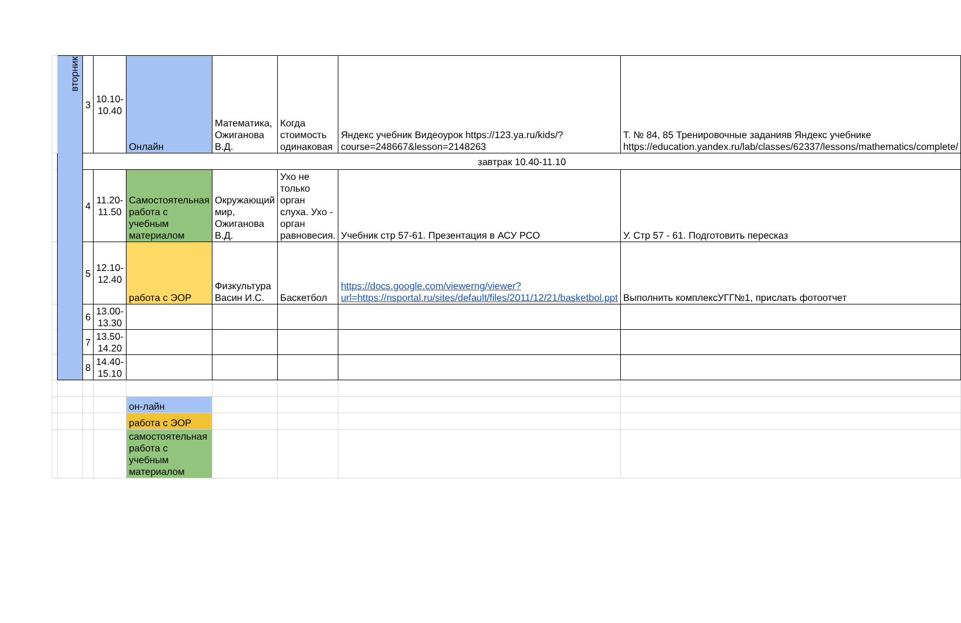| | вторник | 3 | 10.10-10.40 | Онлайн | Математика, Ожиганова В.Д. | Когда стоимость одинаковая | Яндекс учебник Видеоурок https://123.ya.ru/kids/?course=248667&lesson=2148263 | Т. № 84, 85 Тренировочные заданияв Яндекс учебнике https://education.yandex.ru/lab/classes/62337/lessons/mathematics/complete/ |
| | | завтрак 10.40-11.10 | | | | | | |
| | | 4 | 11.20-11.50 | Самостоятельная работа с учебным материалом | Окружающий мир, Ожиганова В.Д. | Ухо не только орган слуха. Ухо - орган равновесия. | Учебник стр 57-61. Презентация в АСУ РСО | У. Стр 57 - 61. Подготовить пересказ |
| | | 5 | 12.10-12.40 | работа с ЭОР | Физкультура Васин И.С. | Баскетбол | https://docs.google.com/viewerng/viewer?url=https://nsportal.ru/sites/default/files/2011/12/21/basketbol.ppt | Выполнить комплексУГГ№1, прислать фотоотчет |
| | | 6 | 13.00-13.30 | | | | | |
| | | 7 | 13.50-14.20 | | | | | |
| | | 8 | 14.40-15.10 | | | | | |
| | | | | он-лайн | | | | |
| | | | | работа с ЭОР | | | | |
| | | | | самостоятельная работа с учебным материалом | | | | |